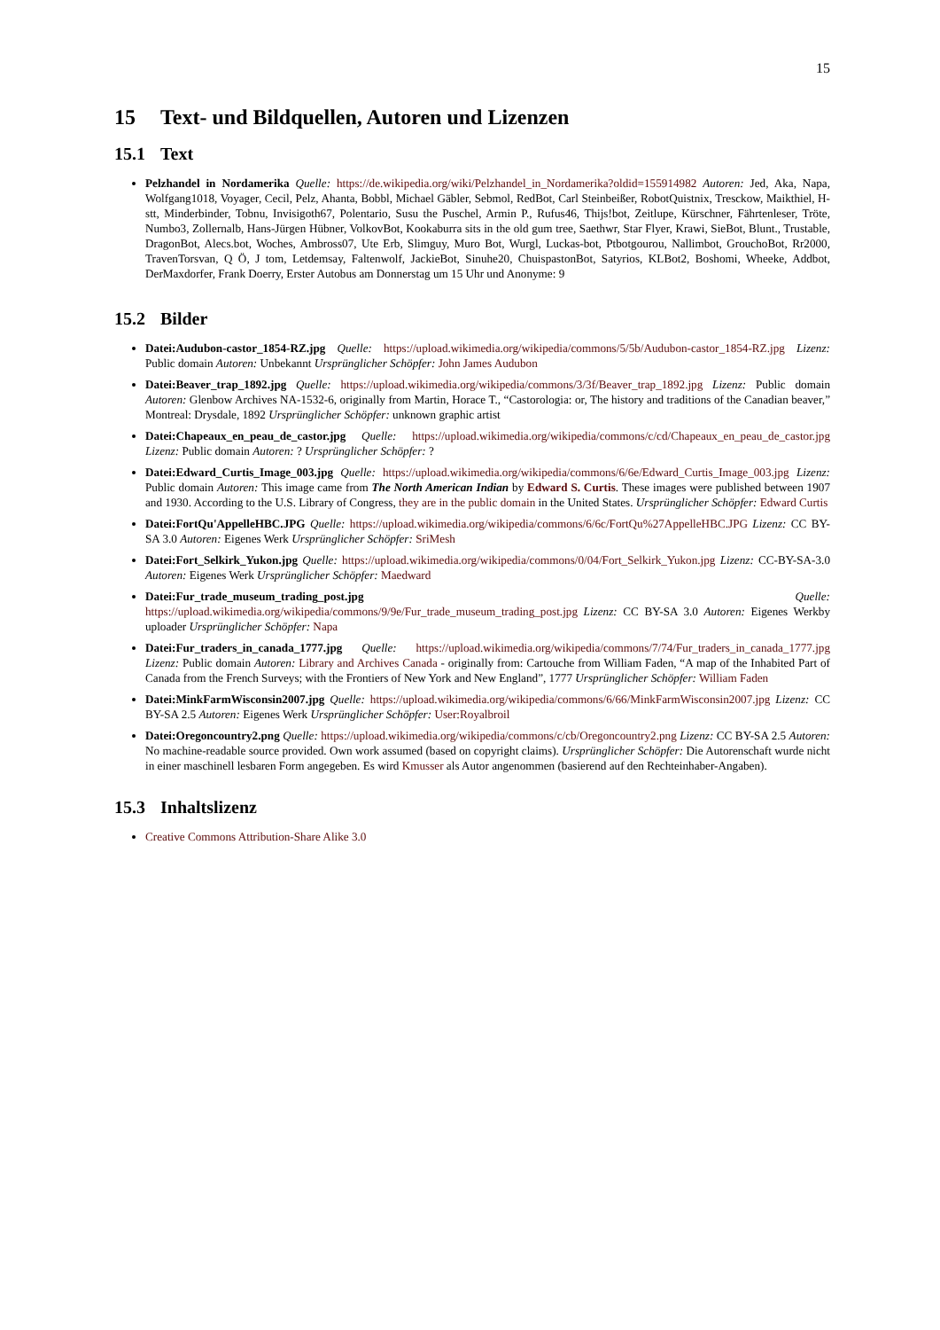15
15 Text- und Bildquellen, Autoren und Lizenzen
15.1 Text
Pelzhandel in Nordamerika Quelle: https://de.wikipedia.org/wiki/Pelzhandel_in_Nordamerika?oldid=155914982 Autoren: Jed, Aka, Napa, Wolfgang1018, Voyager, Cecil, Pelz, Ahanta, Bobbl, Michael Gäbler, Sebmol, RedBot, Carl Steinbeißer, RobotQuistnix, Tresckow, Maikthiel, H-stt, Minderbinder, Tobnu, Invisigoth67, Polentario, Susu the Puschel, Armin P., Rufus46, Thijs!bot, Zeitlupe, Kürschner, Fährtenleser, Tröte, Numbo3, Zollernalb, Hans-Jürgen Hübner, VolkovBot, Kookaburra sits in the old gum tree, Saethwr, Star Flyer, Krawi, SieBot, Blunt., Trustable, DragonBot, Alecs.bot, Woches, Ambross07, Ute Erb, Slimguy, Muro Bot, Wurgl, Luckas-bot, Ptbotgourou, Nallimbot, GrouchoBot, Rr2000, TravenTorsvan, Q Ö, J tom, Letdemsay, Faltenwolf, JackieBot, Sinuhe20, ChuispastonBot, Satyrios, KLBot2, Boshomi, Wheeke, Addbot, DerMaxdorfer, Frank Doerry, Erster Autobus am Donnerstag um 15 Uhr und Anonyme: 9
15.2 Bilder
Datei:Audubon-castor_1854-RZ.jpg Quelle: https://upload.wikimedia.org/wikipedia/commons/5/5b/Audubon-castor_1854-RZ.jpg Lizenz: Public domain Autoren: Unbekannt Ursprünglicher Schöpfer: John James Audubon
Datei:Beaver_trap_1892.jpg Quelle: https://upload.wikimedia.org/wikipedia/commons/3/3f/Beaver_trap_1892.jpg Lizenz: Public domain Autoren: Glenbow Archives NA-1532-6, originally from Martin, Horace T., “Castorologia: or, The history and traditions of the Canadian beaver,” Montreal: Drysdale, 1892 Ursprünglicher Schöpfer: unknown graphic artist
Datei:Chapeaux_en_peau_de_castor.jpg Quelle: https://upload.wikimedia.org/wikipedia/commons/c/cd/Chapeaux_en_peau_de_castor.jpg Lizenz: Public domain Autoren: ? Ursprünglicher Schöpfer: ?
Datei:Edward_Curtis_Image_003.jpg Quelle: https://upload.wikimedia.org/wikipedia/commons/6/6e/Edward_Curtis_Image_003.jpg Lizenz: Public domain Autoren: This image came from The North American Indian by Edward S. Curtis. These images were published between 1907 and 1930. According to the U.S. Library of Congress, they are in the public domain in the United States. Ursprünglicher Schöpfer: Edward Curtis
Datei:FortQu'AppelleHBC.JPG Quelle: https://upload.wikimedia.org/wikipedia/commons/6/6c/FortQu%27AppelleHBC.JPG Lizenz: CC BY-SA 3.0 Autoren: Eigenes Werk Ursprünglicher Schöpfer: SriMesh
Datei:Fort_Selkirk_Yukon.jpg Quelle: https://upload.wikimedia.org/wikipedia/commons/0/04/Fort_Selkirk_Yukon.jpg Lizenz: CC-BY-SA-3.0 Autoren: Eigenes Werk Ursprünglicher Schöpfer: Maedward
Datei:Fur_trade_museum_trading_post.jpg Quelle: https://upload.wikimedia.org/wikipedia/commons/9/9e/Fur_trade_museum_trading_post.jpg Lizenz: CC BY-SA 3.0 Autoren: Eigenes Werkby uploader Ursprünglicher Schöpfer: Napa
Datei:Fur_traders_in_canada_1777.jpg Quelle: https://upload.wikimedia.org/wikipedia/commons/7/74/Fur_traders_in_canada_1777.jpg Lizenz: Public domain Autoren: Library and Archives Canada - originally from: Cartouche from William Faden, “A map of the Inhabited Part of Canada from the French Surveys; with the Frontiers of New York and New England”, 1777 Ursprünglicher Schöpfer: William Faden
Datei:MinkFarmWisconsin2007.jpg Quelle: https://upload.wikimedia.org/wikipedia/commons/6/66/MinkFarmWisconsin2007.jpg Lizenz: CC BY-SA 2.5 Autoren: Eigenes Werk Ursprünglicher Schöpfer: User:Royalbroil
Datei:Oregoncountry2.png Quelle: https://upload.wikimedia.org/wikipedia/commons/c/cb/Oregoncountry2.png Lizenz: CC BY-SA 2.5 Autoren: No machine-readable source provided. Own work assumed (based on copyright claims). Ursprünglicher Schöpfer: Die Autorenschaft wurde nicht in einer maschinell lesbaren Form angegeben. Es wird Kmusser als Autor angenommen (basierend auf den Rechteinhaber-Angaben).
15.3 Inhaltslizenz
Creative Commons Attribution-Share Alike 3.0